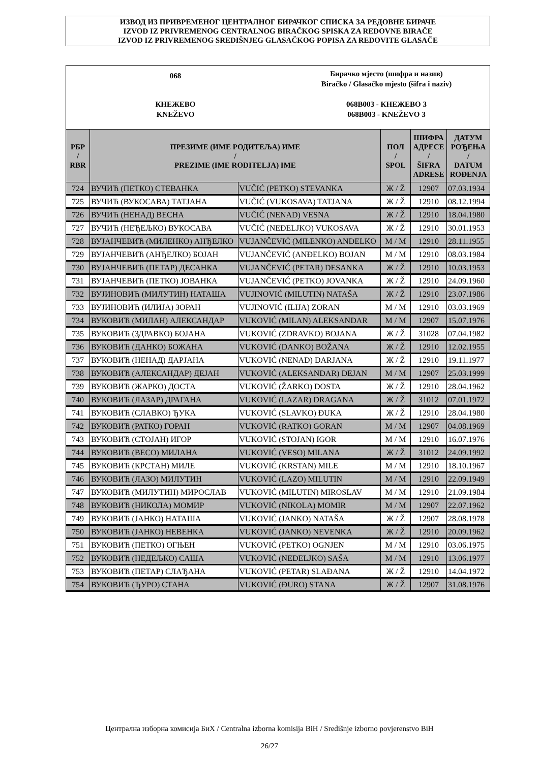ИЗВОД ИЗ ПРИВРЕМЕНОГ ЦЕНТРАЛНОГ БИРАЧКОГ СПИСКА ЗА РЕДОВНЕ БИРАЧЕ
IZVOD IZ PRIVREMENOG CENTRALNOG BIRAČKOG SPISKA ZA REDOVNE BIRAČE
IZVOD IZ PRIVREMENOG SREDIŠNJEG GLASAČKOG POPISA ZA REDOVITE GLASAČE
068
Бирачко мјесто (шифра и назив)
Biračko / Glasačko mjesto (šifra i naziv)
КНЕЖЕВО
KNEŽEVO
068B003 - КНЕЖЕВО 3
068B003 - KNEŽEVO 3
| РБР / RBR | ПРЕЗИМЕ (ИМЕ РОДИТЕЉА) ИМЕ / PREZIME (IME RODITELJA) IME | | ПОЛ / SPOL | ШИФРА АДРЕСЕ / ŠIFRA ADRESE | ДАТУМ РОЂЕЊА / DATUM ROĐENJA |
| --- | --- | --- | --- | --- | --- |
| 724 | ВУЧИЋ (ПЕТКО) СТЕВАНКА | VUČIĆ (PETKO) STEVANKA | Ж / Ž | 12907 | 07.03.1934 |
| 725 | ВУЧИЋ (ВУКОСАВА) ТАТЈАНА | VUČIĆ (VUKOSAVA) TATJANA | Ж / Ž | 12910 | 08.12.1994 |
| 726 | ВУЧИЋ (НЕНАД) ВЕСНА | VUČIĆ (NENAD) VESNA | Ж / Ž | 12910 | 18.04.1980 |
| 727 | ВУЧИЋ (НЕЂЕЉКО) ВУКОСАВА | VUČIĆ (NEĐELJKO) VUKOSAVA | Ж / Ž | 12910 | 30.01.1953 |
| 728 | ВУЈАНЧЕВИЋ (МИЛЕНКО) АНЂЕЛКО | VUJANČEVIĆ (MILENKO) ANĐELKO | М / M | 12910 | 28.11.1955 |
| 729 | ВУЈАНЧЕВИЋ (АНЂЕЛКО) БОЈАН | VUJANČEVIĆ (ANĐELKO) BOJAN | М / M | 12910 | 08.03.1984 |
| 730 | ВУЈАНЧЕВИЋ (ПЕТАР) ДЕСАНКА | VUJANČEVIĆ (PETAR) DESANKA | Ж / Ž | 12910 | 10.03.1953 |
| 731 | ВУЈАНЧЕВИЋ (ПЕТКО) ЈОВАНКА | VUJANČEVIĆ (PETKO) JOVANKA | Ж / Ž | 12910 | 24.09.1960 |
| 732 | ВУЈИНОВИЋ (МИЛУТИН) НАТАША | VUJINOVIĆ (MILUTIN) NATAŠA | Ж / Ž | 12910 | 23.07.1986 |
| 733 | ВУЈИНОВИЋ (ИЛИЈА) ЗОРАН | VUJINOVIĆ (ILIJA) ZORAN | М / M | 12910 | 03.03.1969 |
| 734 | ВУКОВИЋ (МИЛАН) АЛЕКСАНДАР | VUKOVIĆ (MILAN) ALEKSANDAR | М / M | 12907 | 15.07.1976 |
| 735 | ВУКОВИЋ (ЗДРАВКО) БОЈАНА | VUKOVIĆ (ZDRAVKO) BOJANA | Ж / Ž | 31028 | 07.04.1982 |
| 736 | ВУКОВИЋ (ДАНКО) БОЖАНА | VUKOVIĆ (DANKO) BOŽANA | Ж / Ž | 12910 | 12.02.1955 |
| 737 | ВУКОВИЋ (НЕНАД) ДАРЈАНА | VUKOVIĆ (NENAD) DARJANA | Ж / Ž | 12910 | 19.11.1977 |
| 738 | ВУКОВИЋ (АЛЕКСАНДАР) ДЕЈАН | VUKOVIĆ (ALEKSANDAR) DEJAN | М / M | 12907 | 25.03.1999 |
| 739 | ВУКОВИЋ (ЖАРКО) ДОСТА | VUKOVIĆ (ŽARKO) DOSTA | Ж / Ž | 12910 | 28.04.1962 |
| 740 | ВУКОВИЋ (ЛАЗАР) ДРАГАНА | VUKOVIĆ (LAZAR) DRAGANA | Ж / Ž | 31012 | 07.01.1972 |
| 741 | ВУКОВИЋ (СЛАВКО) ЂУКА | VUKOVIĆ (SLAVKO) ĐUKA | Ж / Ž | 12910 | 28.04.1980 |
| 742 | ВУКОВИЋ (РАТКО) ГОРАН | VUKOVIĆ (RATKO) GORAN | М / M | 12907 | 04.08.1969 |
| 743 | ВУКОВИЋ (СТОЈАН) ИГОР | VUKOVIĆ (STOJAN) IGOR | М / M | 12910 | 16.07.1976 |
| 744 | ВУКОВИЋ (ВЕСО) МИЛАНА | VUKOVIĆ (VESO) MILANA | Ж / Ž | 31012 | 24.09.1992 |
| 745 | ВУКОВИЋ (КРСТАН) МИЛЕ | VUKOVIĆ (KRSTAN) MILE | М / M | 12910 | 18.10.1967 |
| 746 | ВУКОВИЋ (ЛАЗО) МИЛУТИН | VUKOVIĆ (LAZO) MILUTIN | М / M | 12910 | 22.09.1949 |
| 747 | ВУКОВИЋ (МИЛУТИН) МИРОСЛАВ | VUKOVIĆ (MILUTIN) MIROSLAV | М / M | 12910 | 21.09.1984 |
| 748 | ВУКОВИЋ (НИКОЛА) МОМИР | VUKOVIĆ (NIKOLA) MOMIR | М / M | 12907 | 22.07.1962 |
| 749 | ВУКОВИЋ (ЈАНКО) НАТАША | VUKOVIĆ (JANKO) NATAŠA | Ж / Ž | 12907 | 28.08.1978 |
| 750 | ВУКОВИЋ (ЈАНКО) НЕВЕНКА | VUKOVIĆ (JANKO) NEVENKA | Ж / Ž | 12910 | 20.09.1962 |
| 751 | ВУКОВИЋ (ПЕТКО) ОГЊЕН | VUKOVIĆ (PETKO) OGNJEN | М / M | 12910 | 03.06.1975 |
| 752 | ВУКОВИЋ (НЕДЕЉКО) САША | VUKOVIĆ (NEDELJKO) SAŠA | М / M | 12910 | 13.06.1977 |
| 753 | ВУКОВИЋ (ПЕТАР) СЛАЂАНА | VUKOVIĆ (PETAR) SLAĐANA | Ж / Ž | 12910 | 14.04.1972 |
| 754 | ВУКОВИЋ (ЂУРО) СТАНА | VUKOVIĆ (ĐURO) STANA | Ж / Ž | 12907 | 31.08.1976 |
Централна изборна комисија БиХ / Centralna izborna komisija BiH / Središnje izborno povjerenstvo BiH
26/27